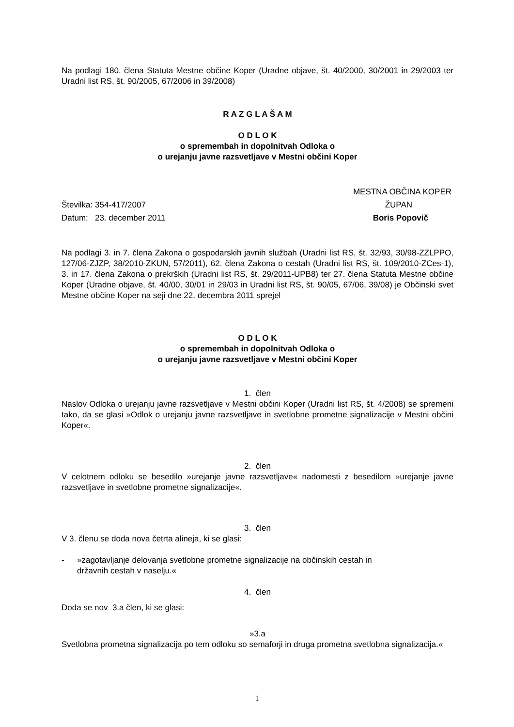Na podlagi 180. člena Statuta Mestne občine Koper (Uradne objave, št. 40/2000, 30/2001 in 29/2003 ter Uradni list RS, št. 90/2005, 67/2006 in 39/2008)
R A Z G L A Š A M
O D L O K
o spremembah in dopolnitvah Odloka o
o urejanju javne razsvetljave v Mestni občini Koper
MESTNA OBČINA KOPER
Številka: 354-417/2007 ŽUPAN
Datum: 23. december 2011 Boris Popovič
Na podlagi 3. in 7. člena Zakona o gospodarskih javnih službah (Uradni list RS, št. 32/93, 30/98-ZZLPPO, 127/06-ZJZP, 38/2010-ZKUN, 57/2011), 62. člena Zakona o cestah (Uradni list RS, št. 109/2010-ZCes-1), 3. in 17. člena Zakona o prekrških (Uradni list RS, št. 29/2011-UPB8) ter 27. člena Statuta Mestne občine Koper (Uradne objave, št. 40/00, 30/01 in 29/03 in Uradni list RS, št. 90/05, 67/06, 39/08) je Občinski svet Mestne občine Koper na seji dne 22. decembra 2011 sprejel
O D L O K
o spremembah in dopolnitvah Odloka o
o urejanju javne razsvetljave v Mestni občini Koper
1. člen
Naslov Odloka o urejanju javne razsvetljave v Mestni občini Koper (Uradni list RS, št. 4/2008) se spremeni tako, da se glasi »Odlok o urejanju javne razsvetljave in svetlobne prometne signalizacije v Mestni občini Koper«.
2. člen
V celotnem odloku se besedilo »urejanje javne razsvetljave« nadomesti z besedilom »urejanje javne razsvetljave in svetlobne prometne signalizacije«.
3. člen
V 3. členu se doda nova četrta alineja, ki se glasi:
- »zagotavljanje delovanja svetlobne prometne signalizacije na občinskih cestah in
državnih cestah v naselju.«
4. člen
Doda se nov 3.a člen, ki se glasi:
»3.a
Svetlobna prometna signalizacija po tem odloku so semaforji in druga prometna svetlobna signalizacija.«
1